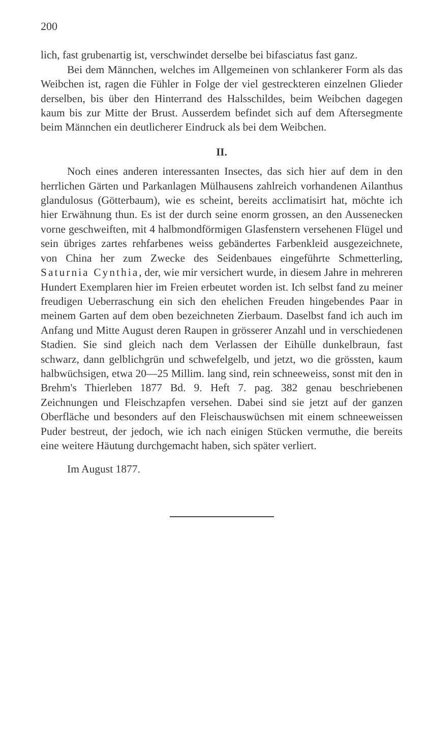200
lich, fast grubenartig ist, verschwindet derselbe bei bifasciatus fast ganz.
Bei dem Männchen, welches im Allgemeinen von schlankerer Form als das Weibchen ist, ragen die Fühler in Folge der viel gestreckteren einzelnen Glieder derselben, bis über den Hinterrand des Halsschildes, beim Weibchen dagegen kaum bis zur Mitte der Brust. Ausserdem befindet sich auf dem Aftersegmente beim Männchen ein deutlicherer Eindruck als bei dem Weibchen.
II.
Noch eines anderen interessanten Insectes, das sich hier auf dem in den herrlichen Gärten und Parkanlagen Mülhausens zahlreich vorhandenen Ailanthus glandulosus (Götterbaum), wie es scheint, bereits acclimatisirt hat, möchte ich hier Erwähnung thun. Es ist der durch seine enorm grossen, an den Aussenecken vorne geschweiften, mit 4 halbmondförmigen Glasfenstern versehenen Flügel und sein übriges zartes rehfarbenes weiss gebändertes Farbenkleid ausgezeichnete, von China her zum Zwecke des Seidenbaues eingeführte Schmetterling, Saturnia Cynthia, der, wie mir versichert wurde, in diesem Jahre in mehreren Hundert Exemplaren hier im Freien erbeutet worden ist. Ich selbst fand zu meiner freudigen Ueberraschung ein sich den ehelichen Freuden hingebendes Paar in meinem Garten auf dem oben bezeichneten Zierbaum. Daselbst fand ich auch im Anfang und Mitte August deren Raupen in grösserer Anzahl und in verschiedenen Stadien. Sie sind gleich nach dem Verlassen der Eihülle dunkelbraun, fast schwarz, dann gelblichgrün und schwefelgelb, und jetzt, wo die grössten, kaum halbwüchsigen, etwa 20—25 Millim. lang sind, rein schneeweiss, sonst mit den in Brehm's Thierleben 1877 Bd. 9. Heft 7. pag. 382 genau beschriebenen Zeichnungen und Fleischzapfen versehen. Dabei sind sie jetzt auf der ganzen Oberfläche und besonders auf den Fleischauswüchsen mit einem schneeweissen Puder bestreut, der jedoch, wie ich nach einigen Stücken vermuthe, die bereits eine weitere Häutung durchgemacht haben, sich später verliert.
Im August 1877.